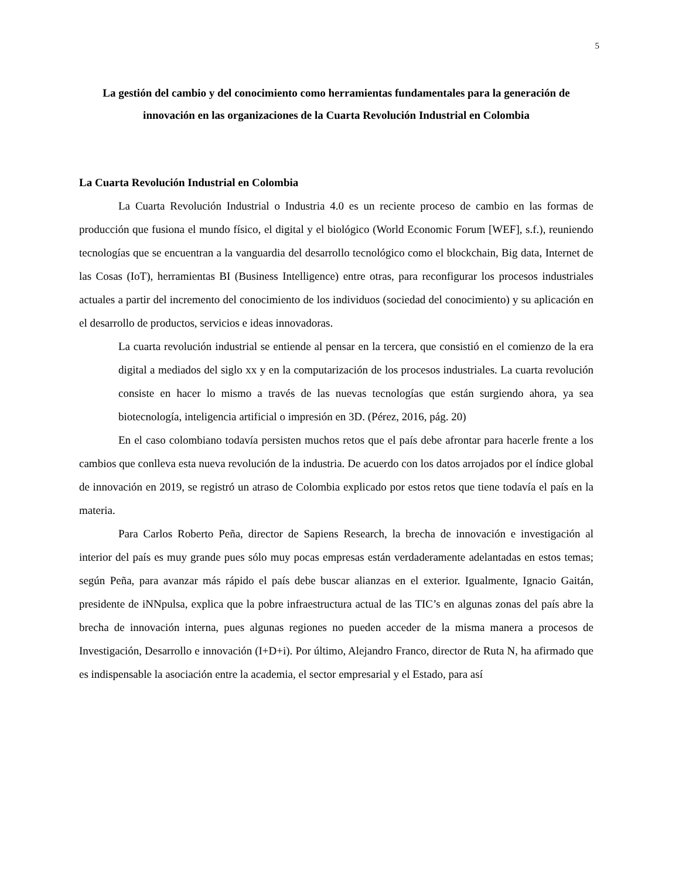5
La gestión del cambio y del conocimiento como herramientas fundamentales para la generación de innovación en las organizaciones de la Cuarta Revolución Industrial en Colombia
La Cuarta Revolución Industrial en Colombia
La Cuarta Revolución Industrial o Industria 4.0 es un reciente proceso de cambio en las formas de producción que fusiona el mundo físico, el digital y el biológico (World Economic Forum [WEF], s.f.), reuniendo tecnologías que se encuentran a la vanguardia del desarrollo tecnológico como el blockchain, Big data, Internet de las Cosas (IoT), herramientas BI (Business Intelligence) entre otras, para reconfigurar los procesos industriales actuales a partir del incremento del conocimiento de los individuos (sociedad del conocimiento) y su aplicación en el desarrollo de productos, servicios e ideas innovadoras.
La cuarta revolución industrial se entiende al pensar en la tercera, que consistió en el comienzo de la era digital a mediados del siglo xx y en la computarización de los procesos industriales. La cuarta revolución consiste en hacer lo mismo a través de las nuevas tecnologías que están surgiendo ahora, ya sea biotecnología, inteligencia artificial o impresión en 3D. (Pérez, 2016, pág. 20)
En el caso colombiano todavía persisten muchos retos que el país debe afrontar para hacerle frente a los cambios que conlleva esta nueva revolución de la industria. De acuerdo con los datos arrojados por el índice global de innovación en 2019, se registró un atraso de Colombia explicado por estos retos que tiene todavía el país en la materia.
Para Carlos Roberto Peña, director de Sapiens Research, la brecha de innovación e investigación al interior del país es muy grande pues sólo muy pocas empresas están verdaderamente adelantadas en estos temas; según Peña, para avanzar más rápido el país debe buscar alianzas en el exterior. Igualmente, Ignacio Gaitán, presidente de iNNpulsa, explica que la pobre infraestructura actual de las TIC’s en algunas zonas del país abre la brecha de innovación interna, pues algunas regiones no pueden acceder de la misma manera a procesos de Investigación, Desarrollo e innovación (I+D+i). Por último, Alejandro Franco, director de Ruta N, ha afirmado que es indispensable la asociación entre la academia, el sector empresarial y el Estado, para así